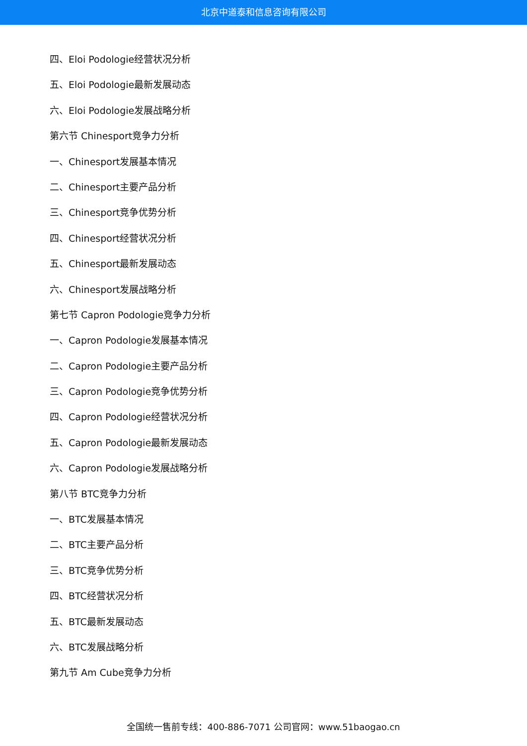北京中道泰和信息咨询有限公司
四、Eloi Podologie经营状况分析
五、Eloi Podologie最新发展动态
六、Eloi Podologie发展战略分析
第六节 Chinesport竞争力分析
一、Chinesport发展基本情况
二、Chinesport主要产品分析
三、Chinesport竞争优势分析
四、Chinesport经营状况分析
五、Chinesport最新发展动态
六、Chinesport发展战略分析
第七节 Capron Podologie竞争力分析
一、Capron Podologie发展基本情况
二、Capron Podologie主要产品分析
三、Capron Podologie竞争优势分析
四、Capron Podologie经营状况分析
五、Capron Podologie最新发展动态
六、Capron Podologie发展战略分析
第八节 BTC竞争力分析
一、BTC发展基本情况
二、BTC主要产品分析
三、BTC竞争优势分析
四、BTC经营状况分析
五、BTC最新发展动态
六、BTC发展战略分析
第九节 Am Cube竞争力分析
全国统一售前专线：400-886-7071 公司官网：www.51baogao.cn